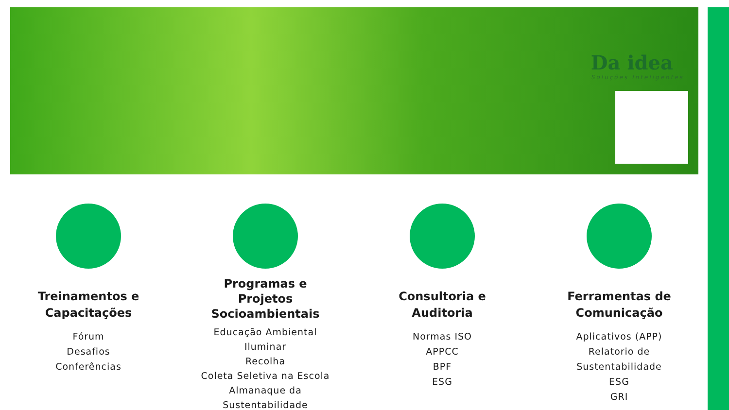Da idea
Soluções Inteligentes
Treinamentos e
Capacitações
Fórum
Desafios
Conferências
Programas e
Projetos
Socioambientais
Educação Ambiental
Iluminar
Recolha
Coleta Seletiva na Escola
Almanaque da
Sustentabilidade
Consultoria e
Auditoria
Normas ISO
APPCC
BPF
ESG
Ferramentas de
Comunicação
Aplicativos (APP)
Relatorio de
Sustentabilidade
ESG
GRI